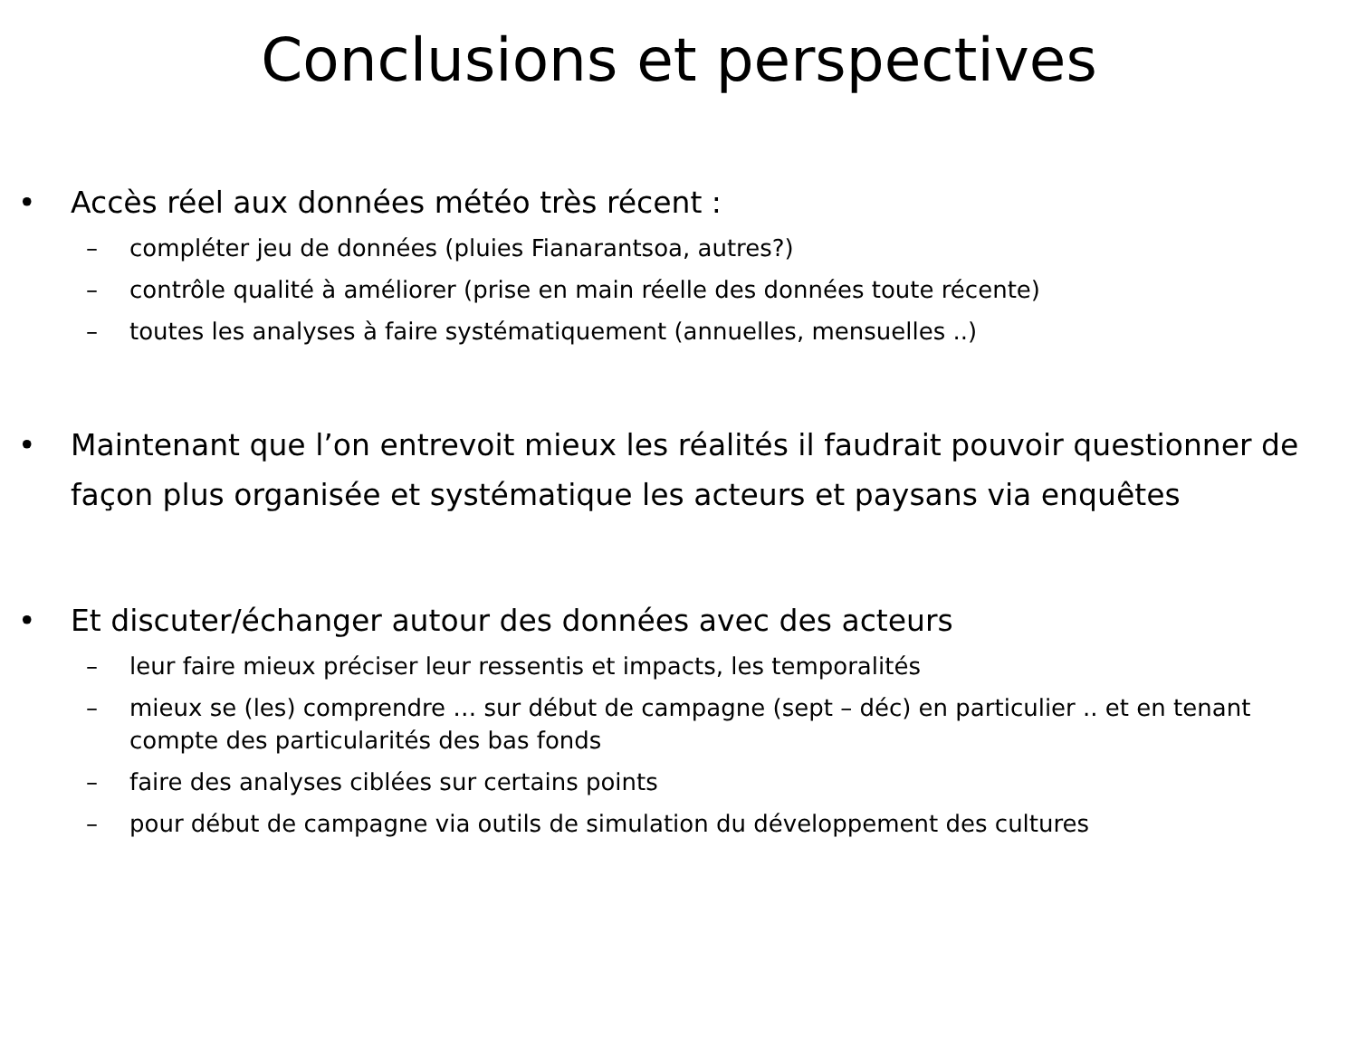Conclusions et perspectives
• Accès réel aux données météo très récent :
– compléter jeu de données (pluies Fianarantsoa, autres?)
– contrôle qualité à améliorer (prise en main réelle des données toute récente)
– toutes les analyses à faire systématiquement (annuelles, mensuelles ..)
• Maintenant que l’on entrevoit mieux les réalités il faudrait pouvoir questionner de façon plus organisée et systématique les acteurs et paysans via enquêtes
• Et discuter/échanger autour des données avec des acteurs
– leur faire mieux préciser leur ressentis et impacts, les temporalités
– mieux se (les) comprendre … sur début de campagne (sept – déc) en particulier .. et en tenant compte des particularités des bas fonds
– faire des analyses ciblées sur certains points
– pour début de campagne via outils de simulation du développement des cultures